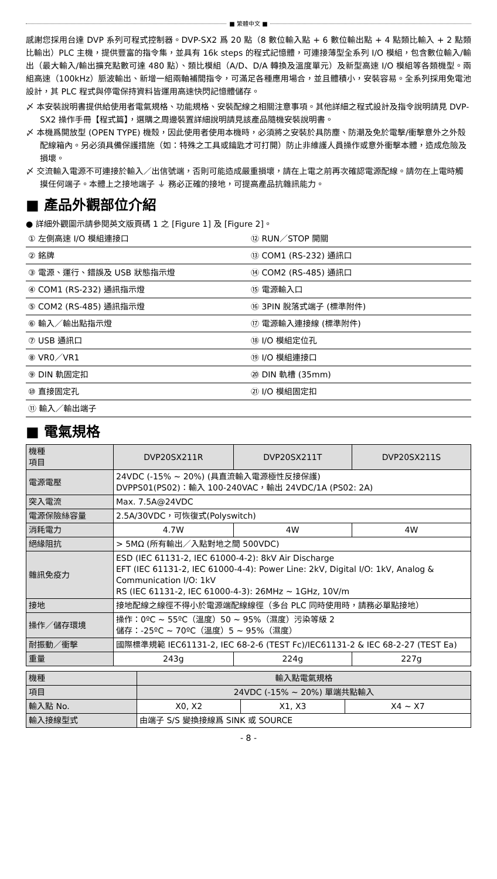■ 繁體中文 ■
感謝您採用台達 DVP 系列可程式控制器。DVP-SX2 爲 20 點（8 數位輸入點 + 6 數位輸出點 + 4 點類比輸入 + 2 點類比輸出）PLC 主機，提供豐富的指令集，並具有 16k steps 的程式記憶體，可連接薄型全系列 I/O 模組，包含數位輸入/輸出（最大輸入/輸出擴充點數可達 480 點）、類比模組（A/D、D/A 轉換及溫度單元）及新型高速 I/O 模組等各類機型。兩組高速（100kHz）脈波輸出、新增一組兩軸補間指令，可滿足各種應用場合，並且體積小，安裝容易。全系列採用免電池設計，其 PLC 程式與停電保持資料皆運用高速快閃記憶體儲存。
〆 本安裝說明書提供給使用者電氣規格、功能規格、安裝配線之相關注意事項。其他詳細之程式設計及指令說明請見 DVP-SX2 操作手冊【程式篇】，選購之周邊裝置詳細說明請見該產品隨機安裝說明書。
〆 本機爲開放型 (OPEN TYPE) 機殼，因此使用者使用本機時，必須將之安裝於具防塵、防潮及免於電擊/衝擊意外之外殼配線箱內。另必須具備保護措施（如：特殊之工具或鑰匙才可打開）防止非維護人員操作或意外衝擊本體，造成危險及損壞。
〆 交流輸入電源不可連接於輸入／出信號端，否則可能造成嚴重損壞，請在上電之前再次確認電源配線。請勿在上電時觸摸任何端子。本體上之接地端子 ⏚ 務必正確的接地，可提高產品抗雜訊能力。
■ 產品外觀部位介紹
● 詳細外觀圖示請參閱英文版頁碼 1 之 [Figure 1] 及 [Figure 2]。
| ① 左側高速 I/O 模組連接口 | ⑫ RUN／STOP 開關 |
| ② 銘牌 | ⑬ COM1 (RS-232) 通訊口 |
| ③ 電源、運行、錯誤及 USB 狀態指示燈 | ⑭ COM2 (RS-485) 通訊口 |
| ④ COM1 (RS-232) 通訊指示燈 | ⑮ 電源輸入口 |
| ⑤ COM2 (RS-485) 通訊指示燈 | ⑯ 3PIN 脫落式端子 (標準附件) |
| ⑥ 輸入／輸出點指示燈 | ⑰ 電源輸入連接線 (標準附件) |
| ⑦ USB 通訊口 | ⑱ I/O 模組定位孔 |
| ⑧ VR0／VR1 | ⑲ I/O 模組連接口 |
| ⑨ DIN 軌固定扣 | ⑳ DIN 軌槽 (35mm) |
| ⑩ 直接固定孔 | ㉑ I/O 模組固定扣 |
| ⑪ 輸入／輸出端子 | |
■ 電氣規格
| 機種 項目 | DVP20SX211R | DVP20SX211T | DVP20SX211S |
| --- | --- | --- | --- |
| 電源電壓 | 24VDC (-15% ~ 20%) (具直流輸入電源極性反接保護) DVPPS01(PS02)：輸入 100-240VAC，輸出 24VDC/1A (PS02: 2A) | | |
| 突入電流 | Max. 7.5A@24VDC | | |
| 電源保險絲容量 | 2.5A/30VDC，可恢復式(Polyswitch) | | |
| 消耗電力 | 4.7W | 4W | 4W |
| 絕緣阻抗 | > 5MΩ (所有輸出／入點對地之間 500VDC) | | |
| 雜訊免疫力 | ESD (IEC 61131-2, IEC 61000-4-2): 8kV Air Discharge EFT (IEC 61131-2, IEC 61000-4-4): Power Line: 2kV, Digital I/O: 1kV, Analog & Communication I/O: 1kV RS (IEC 61131-2, IEC 61000-4-3): 26MHz ~ 1GHz, 10V/m | | |
| 接地 | 接地配線之線徑不得小於電源端配線線徑（多台 PLC 同時使用時，請務必單點接地） | | |
| 操作／儲存環境 | 操作：0ºC ~ 55ºC（溫度）50 ~ 95%（濕度）污染等級 2 儲存：-25ºC ~ 70ºC（溫度）5 ~ 95%（濕度） | | |
| 耐振動／衝擊 | 國際標準規範 IEC61131-2, IEC 68-2-6 (TEST Fc)/IEC61131-2 & IEC 68-2-27 (TEST Ea) | | |
| 重量 | 243g | 224g | 227g |
| 機種 | 輸入點電氣規格 | | |
| --- | --- | --- | --- |
| 項目 | 24VDC (-15% ~ 20%) 單端共點輸入 | | |
| 輸入點 No. | X0, X2 | X1, X3 | X4 ~ X7 |
| 輸入接線型式 | 由端子 S/S 變換接線爲 SINK 或 SOURCE | | |
- 8 -